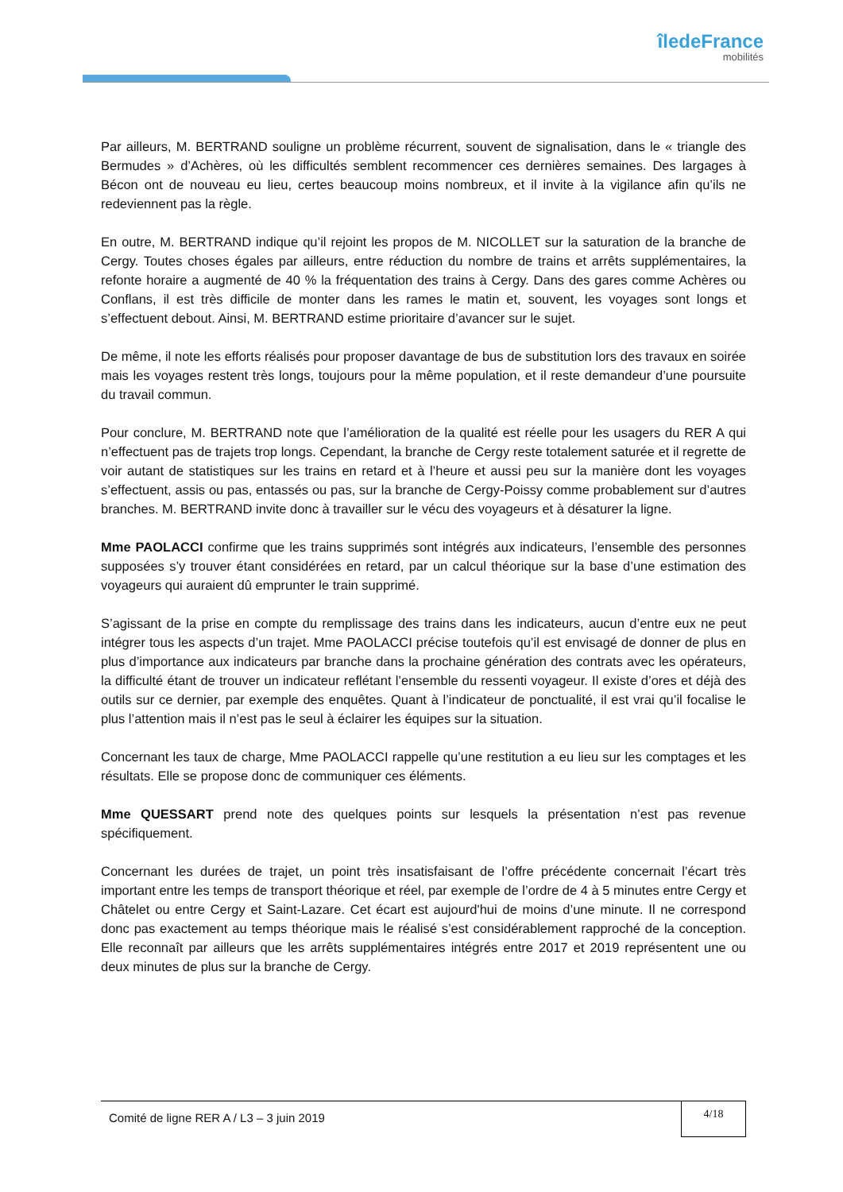îledeFrance
mobilités
Par ailleurs, M. BERTRAND souligne un problème récurrent, souvent de signalisation, dans le « triangle des Bermudes » d’Achères, où les difficultés semblent recommencer ces dernières semaines. Des largages à Bécon ont de nouveau eu lieu, certes beaucoup moins nombreux, et il invite à la vigilance afin qu’ils ne redeviennent pas la règle.
En outre, M. BERTRAND indique qu’il rejoint les propos de M. NICOLLET sur la saturation de la branche de Cergy. Toutes choses égales par ailleurs, entre réduction du nombre de trains et arrêts supplémentaires, la refonte horaire a augmenté de 40 % la fréquentation des trains à Cergy. Dans des gares comme Achères ou Conflans, il est très difficile de monter dans les rames le matin et, souvent, les voyages sont longs et s’effectuent debout. Ainsi, M. BERTRAND estime prioritaire d’avancer sur le sujet.
De même, il note les efforts réalisés pour proposer davantage de bus de substitution lors des travaux en soirée mais les voyages restent très longs, toujours pour la même population, et il reste demandeur d’une poursuite du travail commun.
Pour conclure, M. BERTRAND note que l’amélioration de la qualité est réelle pour les usagers du RER A qui n’effectuent pas de trajets trop longs. Cependant, la branche de Cergy reste totalement saturée et il regrette de voir autant de statistiques sur les trains en retard et à l’heure et aussi peu sur la manière dont les voyages s’effectuent, assis ou pas, entassés ou pas, sur la branche de Cergy-Poissy comme probablement sur d’autres branches. M. BERTRAND invite donc à travailler sur le vécu des voyageurs et à désaturer la ligne.
Mme PAOLACCI confirme que les trains supprimés sont intégrés aux indicateurs, l’ensemble des personnes supposées s’y trouver étant considérées en retard, par un calcul théorique sur la base d’une estimation des voyageurs qui auraient dû emprunter le train supprimé.
S’agissant de la prise en compte du remplissage des trains dans les indicateurs, aucun d’entre eux ne peut intégrer tous les aspects d’un trajet. Mme PAOLACCI précise toutefois qu’il est envisagé de donner de plus en plus d’importance aux indicateurs par branche dans la prochaine génération des contrats avec les opérateurs, la difficulté étant de trouver un indicateur reflétant l’ensemble du ressenti voyageur. Il existe d’ores et déjà des outils sur ce dernier, par exemple des enquêtes. Quant à l’indicateur de ponctualité, il est vrai qu’il focalise le plus l’attention mais il n’est pas le seul à éclairer les équipes sur la situation.
Concernant les taux de charge, Mme PAOLACCI rappelle qu’une restitution a eu lieu sur les comptages et les résultats. Elle se propose donc de communiquer ces éléments.
Mme QUESSART prend note des quelques points sur lesquels la présentation n’est pas revenue spécifiquement.
Concernant les durées de trajet, un point très insatisfaisant de l’offre précédente concernait l’écart très important entre les temps de transport théorique et réel, par exemple de l’ordre de 4 à 5 minutes entre Cergy et Châtelet ou entre Cergy et Saint-Lazare. Cet écart est aujourd'hui de moins d’une minute. Il ne correspond donc pas exactement au temps théorique mais le réalisé s’est considérablement rapproché de la conception. Elle reconnaît par ailleurs que les arrêts supplémentaires intégrés entre 2017 et 2019 représentent une ou deux minutes de plus sur la branche de Cergy.
Comité de ligne RER A / L3 – 3 juin 2019
4/18